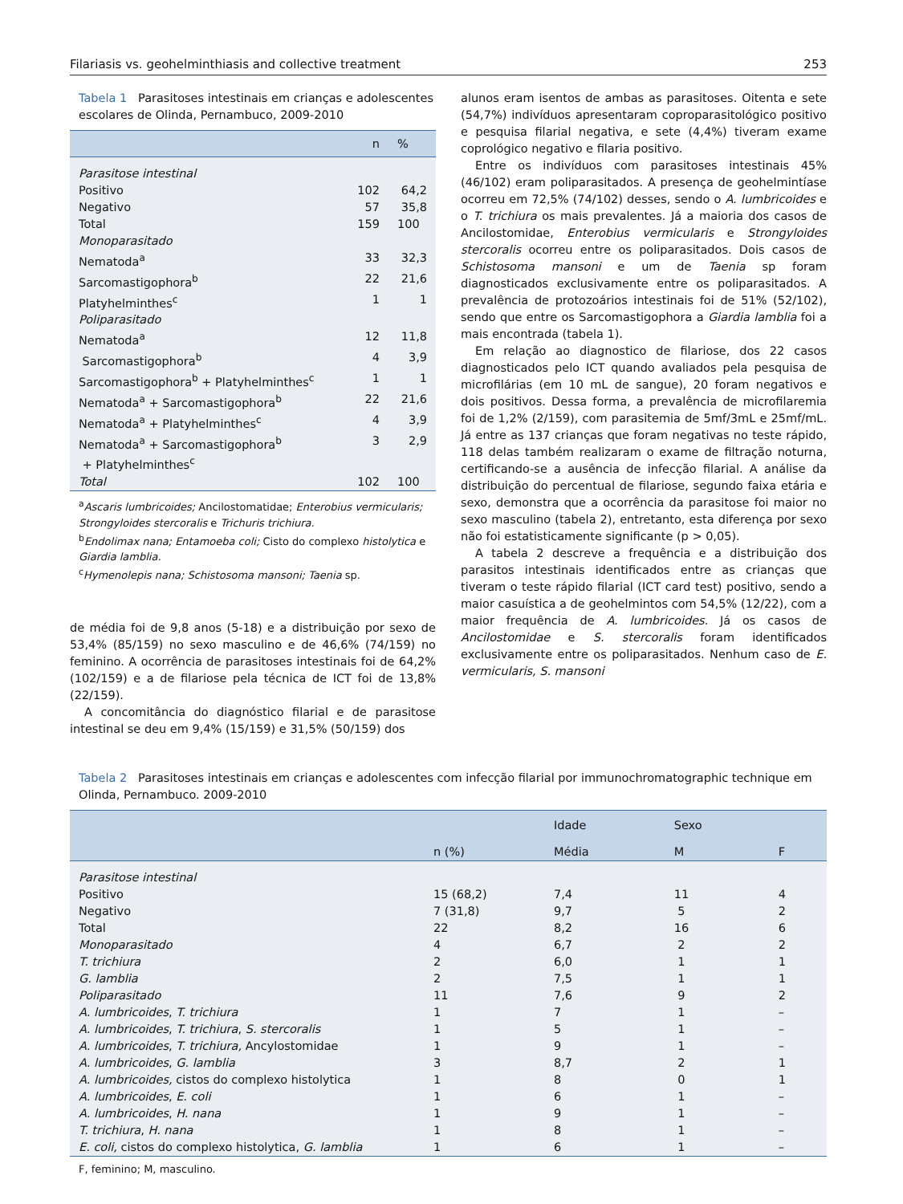Filariasis vs. geohelminthiasis and collective treatment 253
Tabela 1 Parasitoses intestinais em crianças e adolescentes escolares de Olinda, Pernambuco, 2009-2010
| | n | % |
| --- | --- | --- |
| Parasitose intestinal | | |
| Positivo | 102 | 64,2 |
| Negativo | 57 | 35,8 |
| Total | 159 | 100 |
| Monoparasitado | | |
| Nematoda<sup>a</sup> | 33 | 32,3 |
| Sarcomastigophora<sup>b</sup> | 22 | 21,6 |
| Platyhelminthes<sup>c</sup> | 1 | 1 |
| Poliparasitado | | |
| Nematoda<sup>a</sup> | 12 | 11,8 |
| Sarcomastigophora<sup>b</sup> | 4 | 3,9 |
| Sarcomastigophora<sup>b</sup> + Platyhelminthes<sup>c</sup> | 1 | 1 |
| Nematoda<sup>a</sup> + Sarcomastigophora<sup>b</sup> | 22 | 21,6 |
| Nematoda<sup>a</sup> + Platyhelminthes<sup>c</sup> | 4 | 3,9 |
| Nematoda<sup>a</sup> + Sarcomastigophora<sup>b</sup> + Platyhelminthes<sup>c</sup> | 3 | 2,9 |
| Total | 102 | 100 |
<sup>a</sup> Ascaris lumbricoides; Ancilostomatidae; Enterobius vermicularis; Strongyloides stercoralis e Trichuris trichiura.
<sup>b</sup> Endolimax nana; Entamoeba coli; Cisto do complexo histolytica e Giardia lamblia.
<sup>c</sup> Hymenolepis nana; Schistosoma mansoni; Taenia sp.
de média foi de 9,8 anos (5-18) e a distribuição por sexo de 53,4% (85/159) no sexo masculino e de 46,6% (74/159) no feminino. A ocorrência de parasitoses intestinais foi de 64,2% (102/159) e a de filariose pela técnica de ICT foi de 13,8% (22/159).
A concomitância do diagnóstico filarial e de parasitose intestinal se deu em 9,4% (15/159) e 31,5% (50/159) dos
alunos eram isentos de ambas as parasitoses. Oitenta e sete (54,7%) indivíduos apresentaram coproparasitológico positivo e pesquisa filarial negativa, e sete (4,4%) tiveram exame coprológico negativo e filaria positivo.
Entre os indivíduos com parasitoses intestinais 45% (46/102) eram poliparasitados. A presença de geohelmintíase ocorreu em 72,5% (74/102) desses, sendo o A. lumbricoides e o T. trichiura os mais prevalentes. Já a maioria dos casos de Ancilostomidae, Enterobius vermicularis e Strongyloides stercoralis ocorreu entre os poliparasitados. Dois casos de Schistosoma mansoni e um de Taenia sp foram diagnosticados exclusivamente entre os poliparasitados. A prevalência de protozoários intestinais foi de 51% (52/102), sendo que entre os Sarcomastigophora a Giardia lamblia foi a mais encontrada (tabela 1).
Em relação ao diagnostico de filariose, dos 22 casos diagnosticados pelo ICT quando avaliados pela pesquisa de microfilárias (em 10 mL de sangue), 20 foram negativos e dois positivos. Dessa forma, a prevalência de microfilaremia foi de 1,2% (2/159), com parasitemia de 5mf/3mL e 25mf/mL. Já entre as 137 crianças que foram negativas no teste rápido, 118 delas também realizaram o exame de filtração noturna, certificando-se a ausência de infecção filarial. A análise da distribuição do percentual de filariose, segundo faixa etária e sexo, demonstra que a ocorrência da parasitose foi maior no sexo masculino (tabela 2), entretanto, esta diferença por sexo não foi estatisticamente significante (p > 0,05).
A tabela 2 descreve a frequência e a distribuição dos parasitos intestinais identificados entre as crianças que tiveram o teste rápido filarial (ICT card test) positivo, sendo a maior casuística a de geohelmintos com 54,5% (12/22), com a maior frequência de A. lumbricoides. Já os casos de Ancilostomidae e S. stercoralis foram identificados exclusivamente entre os poliparasitados. Nenhum caso de E. vermicularis, S. mansoni
Tabela 2 Parasitoses intestinais em crianças e adolescentes com infecção filarial por immunochromatographic technique em Olinda, Pernambuco. 2009-2010
| | | Idade | Sexo | |
| --- | --- | --- | --- | --- |
| | n (%) | Média | M | F |
| Parasitose intestinal | | | | |
| Positivo | 15 (68,2) | 7,4 | 11 | 4 |
| Negativo | 7 (31,8) | 9,7 | 5 | 2 |
| Total | 22 | 8,2 | 16 | 6 |
| Monoparasitado | 4 | 6,7 | 2 | 2 |
| T. trichiura | 2 | 6,0 | 1 | 1 |
| G. lamblia | 2 | 7,5 | 1 | 1 |
| Poliparasitado | 11 | 7,6 | 9 | 2 |
| A. lumbricoides , T. trichiura | 1 | 7 | 1 | – |
| A. lumbricoides , T. trichiura , S. stercoralis | 1 | 5 | 1 | – |
| A. lumbricoides , T. trichiura, Ancylostomidae | 1 | 9 | 1 | – |
| A. lumbricoides , G. lamblia | 3 | 8,7 | 2 | 1 |
| A. lumbricoides, cistos do complexo histolytica | 1 | 8 | 0 | 1 |
| A. lumbricoides , E. coli | 1 | 6 | 1 | – |
| A. lumbricoides , H. nana | 1 | 9 | 1 | – |
| T. trichiura , H. nana | 1 | 8 | 1 | – |
| E. coli, cistos do complexo histolytica, G. lamblia | 1 | 6 | 1 | – |
F, feminino; M, masculino.